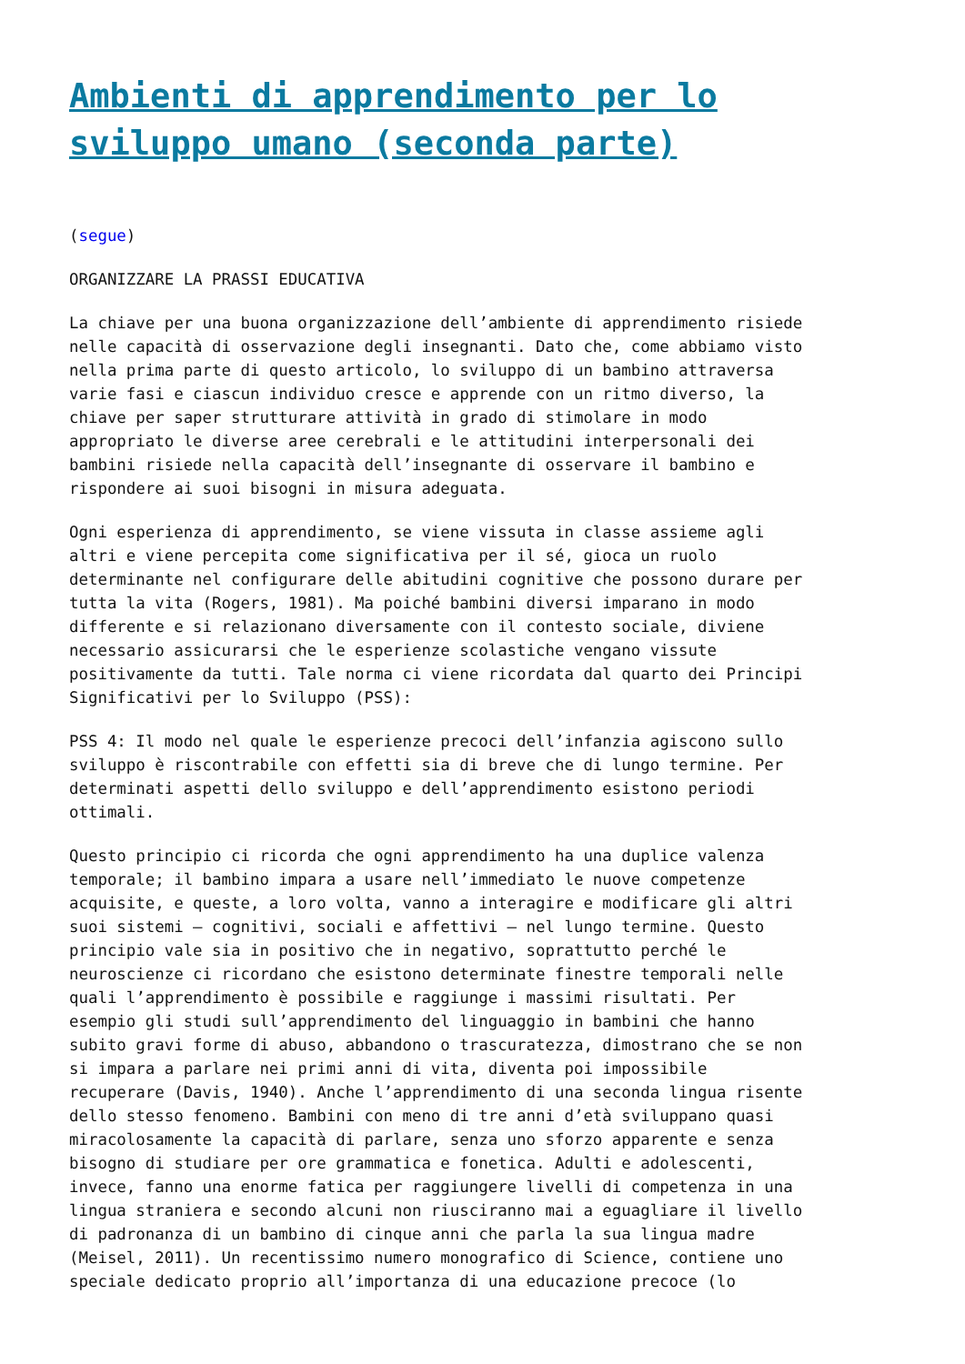Ambienti di apprendimento per lo sviluppo umano (seconda parte)
(segue)
ORGANIZZARE LA PRASSI EDUCATIVA
La chiave per una buona organizzazione dell’ambiente di apprendimento risiede nelle capacità di osservazione degli insegnanti. Dato che, come abbiamo visto nella prima parte di questo articolo, lo sviluppo di un bambino attraversa varie fasi e ciascun individuo cresce e apprende con un ritmo diverso, la chiave per saper strutturare attività in grado di stimolare in modo appropriato le diverse aree cerebrali e le attitudini interpersonali dei bambini risiede nella capacità dell’insegnante di osservare il bambino e rispondere ai suoi bisogni in misura adeguata.
Ogni esperienza di apprendimento, se viene vissuta in classe assieme agli altri e viene percepita come significativa per il sé, gioca un ruolo determinante nel configurare delle abitudini cognitive che possono durare per tutta la vita (Rogers, 1981). Ma poiché bambini diversi imparano in modo differente e si relazionano diversamente con il contesto sociale, diviene necessario assicurarsi che le esperienze scolastiche vengano vissute positivamente da tutti. Tale norma ci viene ricordata dal quarto dei Principi Significativi per lo Sviluppo (PSS):
PSS 4: Il modo nel quale le esperienze precoci dell’infanzia agiscono sullo sviluppo è riscontrabile con effetti sia di breve che di lungo termine. Per determinati aspetti dello sviluppo e dell’apprendimento esistono periodi ottimali.
Questo principio ci ricorda che ogni apprendimento ha una duplice valenza temporale; il bambino impara a usare nell’immediato le nuove competenze acquisite, e queste, a loro volta, vanno a interagire e modificare gli altri suoi sistemi – cognitivi, sociali e affettivi – nel lungo termine. Questo principio vale sia in positivo che in negativo, soprattutto perché le neuroscienze ci ricordano che esistono determinate finestre temporali nelle quali l’apprendimento è possibile e raggiunge i massimi risultati. Per esempio gli studi sull’apprendimento del linguaggio in bambini che hanno subito gravi forme di abuso, abbandono o trascuratezza, dimostrano che se non si impara a parlare nei primi anni di vita, diventa poi impossibile recuperare (Davis, 1940). Anche l’apprendimento di una seconda lingua risente dello stesso fenomeno. Bambini con meno di tre anni d’età sviluppano quasi miracolosamente la capacità di parlare, senza uno sforzo apparente e senza bisogno di studiare per ore grammatica e fonetica. Adulti e adolescenti, invece, fanno una enorme fatica per raggiungere livelli di competenza in una lingua straniera e secondo alcuni non riusciranno mai a eguagliare il livello di padronanza di un bambino di cinque anni che parla la sua lingua madre (Meisel, 2011). Un recentissimo numero monografico di Science, contiene uno speciale dedicato proprio all’importanza di una educazione precoce (lo